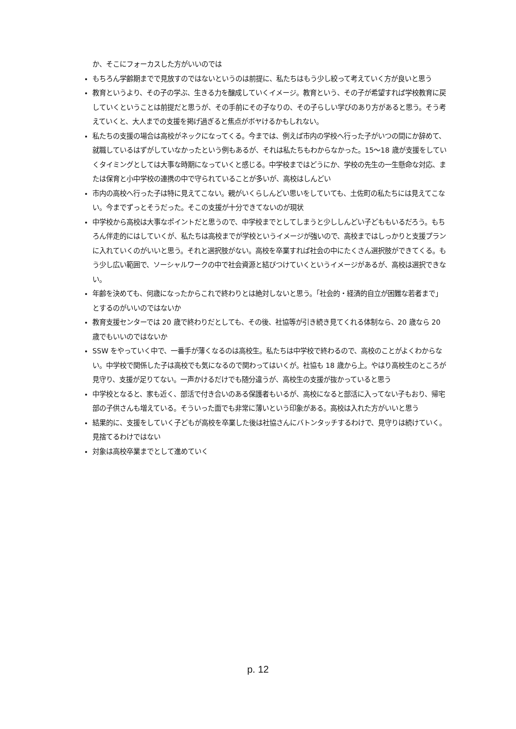か、そこにフォーカスした方がいいのでは
もちろん学齢期までで見放すのではないというのは前提に、私たちはもう少し絞って考えていく方が良いと思う
教育というより、その子の学ぶ、生きる力を醸成していくイメージ。教育という、その子が希望すれば学校教育に戻していくということは前提だと思うが、その手前にその子なりの、その子らしい学びのあり方があると思う。そう考えていくと、大人までの支援を掲げ過ぎると焦点がボヤけるかもしれない。
私たちの支援の場合は高校がネックになってくる。今までは、例えば市内の学校へ行った子がいつの間にか辞めて、就職しているはずがしていなかったという例もあるが、それは私たちもわからなかった。15～18 歳が支援をしていくタイミングとしては大事な時期になっていくと感じる。中学校まではどうにか、学校の先生の一生懸命な対応、または保育と小中学校の連携の中で守られていることが多いが、高校はしんどい
市内の高校へ行った子は特に見えてこない。親がいくらしんどい思いをしていても、土佐町の私たちには見えてこない。今までずっとそうだった。そこの支援が十分できてないのが現状
中学校から高校は大事なポイントだと思うので、中学校までとしてしまうと少ししんどい子どももいるだろう。もちろん伴走的にはしていくが、私たちは高校までが学校というイメージが強いので、高校まではしっかりと支援プランに入れていくのがいいと思う。それと選択肢がない。高校を卒業すれば社会の中にたくさん選択肢ができてくる。もう少し広い範囲で、ソーシャルワークの中で社会資源と結びつけていくというイメージがあるが、高校は選択できない。
年齢を決めても、何歳になったからこれで終わりとは絶対しないと思う。「社会的・経済的自立が困難な若者まで」とするのがいいのではないか
教育支援センターでは 20 歳で終わりだとしても、その後、社協等が引き続き見てくれる体制なら、20 歳なら 20 歳でもいいのではないか
SSW をやっていく中で、一番手が薄くなるのは高校生。私たちは中学校で終わるので、高校のことがよくわからない。中学校で関係した子は高校でも気になるので関わってはいくが。社協も 18 歳から上。やはり高校生のところが見守り、支援が足りてない。一声かけるだけでも随分違うが、高校生の支援が抜かっていると思う
中学校となると、家も近く、部活で付き合いのある保護者もいるが、高校になると部活に入ってない子もおり、帰宅部の子供さんも増えている。そういった面でも非常に薄いという印象がある。高校は入れた方がいいと思う
結果的に、支援をしていく子どもが高校を卒業した後は社協さんにバトンタッチするわけで、見守りは続けていく。見捨てるわけではない
対象は高校卒業までとして進めていく
p. 12